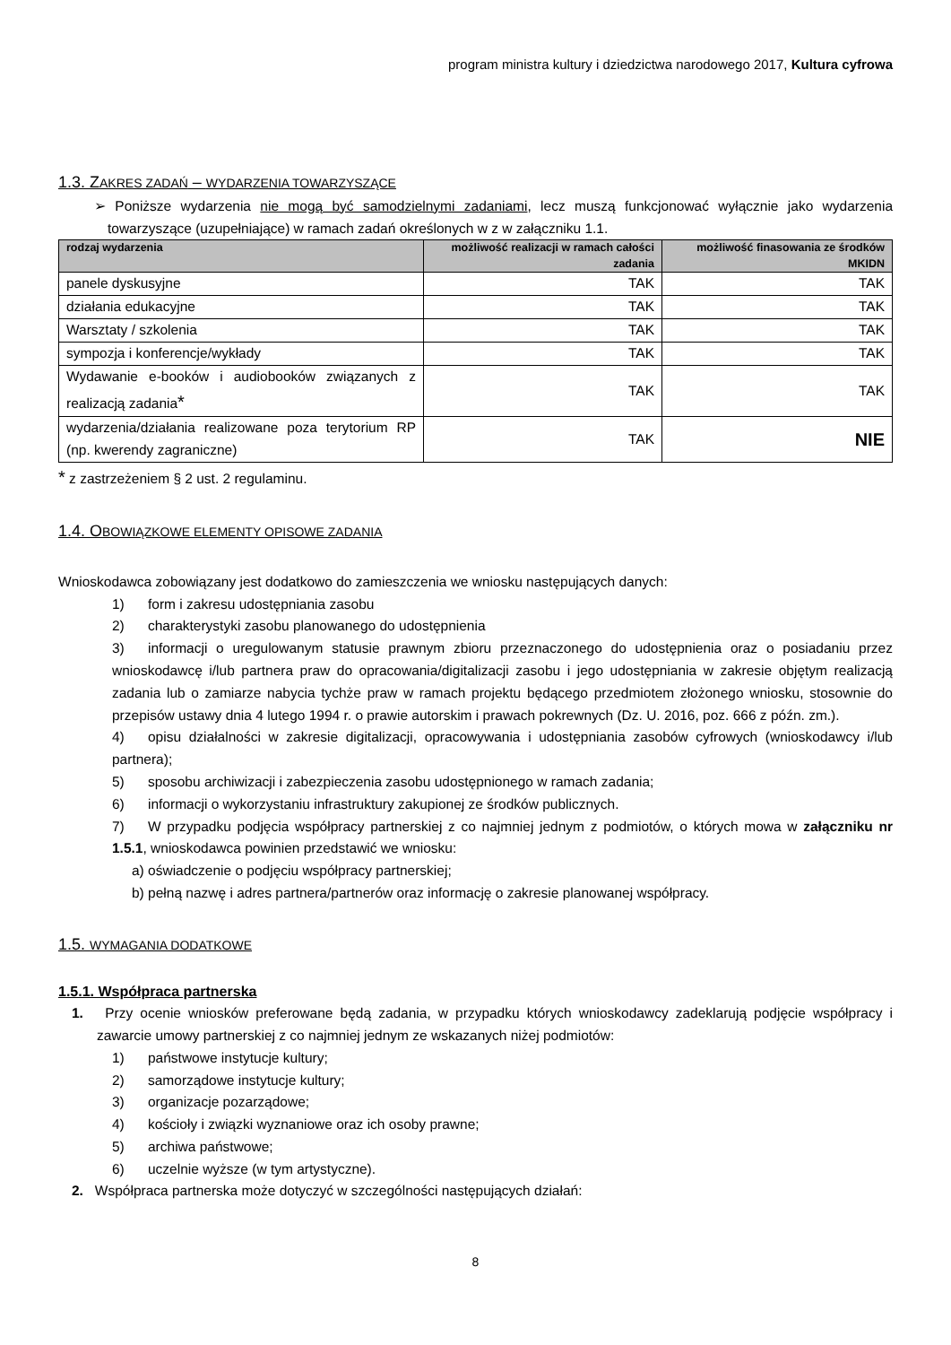program ministra kultury i dziedzictwa narodowego 2017, Kultura cyfrowa
1.3. ZAKRES ZADAŃ – WYDARZENIA TOWARZYSZĄCE
➢ Poniższe wydarzenia nie mogą być samodzielnymi zadaniami, lecz muszą funkcjonować wyłącznie jako wydarzenia towarzyszące (uzupełniające) w ramach zadań określonych w z w załączniku 1.1.
| rodzaj wydarzenia | możliwość realizacji w ramach całości zadania | możliwość finasowania ze środków MKIDN |
| --- | --- | --- |
| panele dyskusyjne | TAK | TAK |
| działania edukacyjne | TAK | TAK |
| Warsztaty / szkolenia | TAK | TAK |
| sympozja i konferencje/wykłady | TAK | TAK |
| Wydawanie e-booków i audiobooków związanych z realizacją zadania * | TAK | TAK |
| wydarzenia/działania realizowane poza terytorium RP (np. kwerendy zagraniczne) | TAK | NIE |
* z zastrzeżeniem § 2 ust. 2 regulaminu.
1.4. OBOWIĄZKOWE ELEMENTY OPISOWE ZADANIA
Wnioskodawca zobowiązany jest dodatkowo do zamieszczenia we wniosku następujących danych:
1) form i zakresu udostępniania zasobu
2) charakterystyki zasobu planowanego do udostępnienia
3) informacji o uregulowanym statusie prawnym zbioru przeznaczonego do udostępnienia oraz o posiadaniu przez wnioskodawcę i/lub partnera praw do opracowania/digitalizacji zasobu i jego udostępniania w zakresie objętym realizacją zadania lub o zamiarze nabycia tychże praw w ramach projektu będącego przedmiotem złożonego wniosku, stosownie do przepisów ustawy dnia 4 lutego 1994 r. o prawie autorskim i prawach pokrewnych (Dz. U. 2016, poz. 666 z późn. zm.).
4) opisu działalności w zakresie digitalizacji, opracowywania i udostępniania zasobów cyfrowych (wnioskodawcy i/lub partnera);
5) sposobu archiwizacji i zabezpieczenia zasobu udostępnionego w ramach zadania;
6) informacji o wykorzystaniu infrastruktury zakupionej ze środków publicznych.
7) W przypadku podjęcia współpracy partnerskiej z co najmniej jednym z podmiotów, o których mowa w załączniku nr 1.5.1, wnioskodawca powinien przedstawić we wniosku:
a) oświadczenie o podjęciu współpracy partnerskiej;
b) pełną nazwę i adres partnera/partnerów oraz informację o zakresie planowanej współpracy.
1.5. WYMAGANIA DODATKOWE
1.5.1. Współpraca partnerska
1. Przy ocenie wniosków preferowane będą zadania, w przypadku których wnioskodawcy zadeklarują podjęcie współpracy i zawarcie umowy partnerskiej z co najmniej jednym ze wskazanych niżej podmiotów:
1) państwowe instytucje kultury;
2) samorządowe instytucje kultury;
3) organizacje pozarządowe;
4) kościoły i związki wyznaniowe oraz ich osoby prawne;
5) archiwa państwowe;
6) uczelnie wyższe (w tym artystyczne).
2. Współpraca partnerska może dotyczyć w szczególności następujących działań:
8